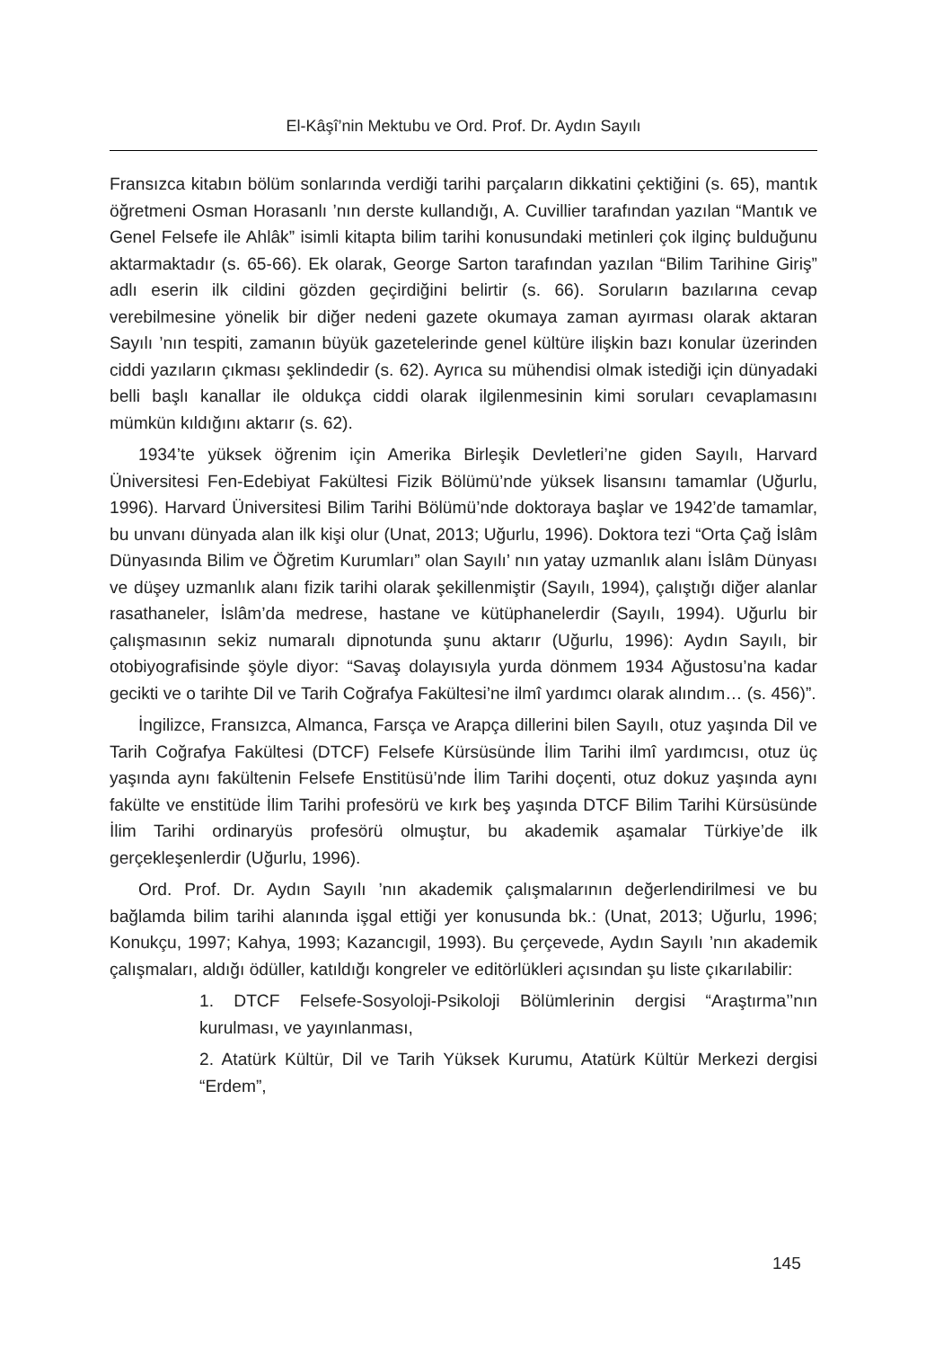El-Kâşî’nin Mektubu ve Ord. Prof. Dr. Aydın Sayılı
Fransızca kitabın bölüm sonlarında verdiği tarihi parçaların dikkatini çektiğini (s. 65), mantık öğretmeni Osman Horasanlı ’nın derste kullandığı, A. Cuvillier tarafından yazılan “Mantık ve Genel Felsefe ile Ahlâk” isimli kitapta bilim tarihi konusundaki metinleri çok ilginç bulduğunu aktarmaktadır (s. 65-66). Ek olarak, George Sarton tarafından yazılan “Bilim Tarihine Giriş” adlı eserin ilk cildini gözden geçirdiğini belirtir (s. 66). Soruların bazılarına cevap verebilmesine yönelik bir diğer nedeni gazete okumaya zaman ayırması olarak aktaran Sayılı ’nın tespiti, zamanın büyük gazetelerinde genel kültüre ilişkin bazı konular üzerinden ciddi yazıların çıkması şeklindedir (s. 62). Ayrıca su mühendisi olmak istediği için dünyadaki belli başlı kanallar ile oldukça ciddi olarak ilgilenmesinin kimi soruları cevaplamasını mümkün kıldığını aktarır (s. 62).
1934’te yüksek öğrenim için Amerika Birleşik Devletleri’ne giden Sayılı, Harvard Üniversitesi Fen-Edebiyat Fakültesi Fizik Bölümü’nde yüksek lisansını tamamlar (Uğurlu, 1996). Harvard Üniversitesi Bilim Tarihi Bölümü’nde doktoraya başlar ve 1942’de tamamlar, bu unvanı dünyada alan ilk kişi olur (Unat, 2013; Uğurlu, 1996). Doktora tezi “Orta Çağ İslâm Dünyasında Bilim ve Öğretim Kurumları” olan Sayılı’ nın yatay uzmanlık alanı İslâm Dünyası ve düşey uzmanlık alanı fizik tarihi olarak şekillenmiştir (Sayılı, 1994), çalıştığı diğer alanlar rasathaneler, İslâm’da medrese, hastane ve kütüphanelerdir (Sayılı, 1994). Uğurlu bir çalışmasının sekiz numaralı dipnotunda şunu aktarır (Uğurlu, 1996): Aydın Sayılı, bir otobiyografisinde şöyle diyor: “Savaş dolayısıyla yurda dönmem 1934 Ağustosu’na kadar gecikti ve o tarihte Dil ve Tarih Coğrafya Fakültesi’ne ilmî yardımcı olarak alındım… (s. 456)”.
İngilizce, Fransızca, Almanca, Farsça ve Arapça dillerini bilen Sayılı, otuz yaşında Dil ve Tarih Coğrafya Fakültesi (DTCF) Felsefe Kürsüsünde İlim Tarihi ilmî yardımcısı, otuz üç yaşında aynı fakültenin Felsefe Enstitüsü’nde İlim Tarihi doçenti, otuz dokuz yaşında aynı fakülte ve enstitüde İlim Tarihi profesörü ve kırk beş yaşında DTCF Bilim Tarihi Kürsüsünde İlim Tarihi ordinaryüs profesörü olmuştur, bu akademik aşamalar Türkiye’de ilk gerçekleşenlerdir (Uğurlu, 1996).
Ord. Prof. Dr. Aydın Sayılı ’nın akademik çalışmalarının değerlendirilmesi ve bu bağlamda bilim tarihi alanında işgal ettiği yer konusunda bk.: (Unat, 2013; Uğurlu, 1996; Konukçu, 1997; Kahya, 1993; Kazancıgil, 1993). Bu çerçevede, Aydın Sayılı ’nın akademik çalışmaları, aldığı ödüller, katıldığı kongreler ve editörlükleri açısından şu liste çıkarılabilir:
1. DTCF Felsefe-Sosyoloji-Psikoloji Bölümlerinin dergisi “Araştırma’’nın kurulması, ve yayınlanması,
2. Atatürk Kültür, Dil ve Tarih Yüksek Kurumu, Atatürk Kültür Merkezi dergisi “Erdem”,
145